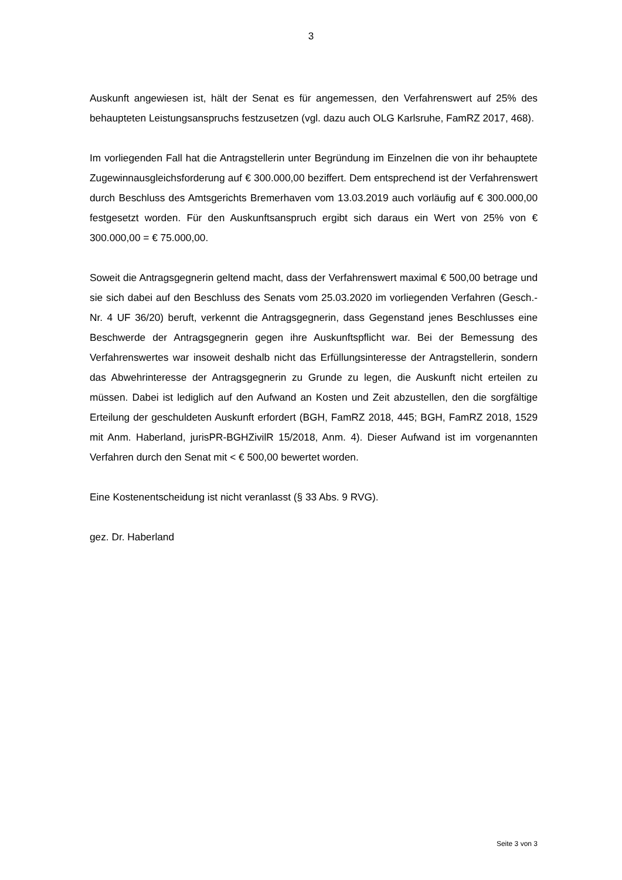3
Auskunft angewiesen ist, hält der Senat es für angemessen, den Verfahrenswert auf 25% des behaupteten Leistungsanspruchs festzusetzen (vgl. dazu auch OLG Karlsruhe, FamRZ 2017, 468).
Im vorliegenden Fall hat die Antragstellerin unter Begründung im Einzelnen die von ihr behauptete Zugewinnausgleichsforderung auf € 300.000,00 beziffert. Dem entsprechend ist der Verfahrenswert durch Beschluss des Amtsgerichts Bremerhaven vom 13.03.2019 auch vorläufig auf € 300.000,00 festgesetzt worden. Für den Auskunftsanspruch ergibt sich daraus ein Wert von 25% von € 300.000,00 = € 75.000,00.
Soweit die Antragsgegnerin geltend macht, dass der Verfahrenswert maximal € 500,00 betrage und sie sich dabei auf den Beschluss des Senats vom 25.03.2020 im vorliegenden Verfahren (Gesch.-Nr. 4 UF 36/20) beruft, verkennt die Antragsgegnerin, dass Gegenstand jenes Beschlusses eine Beschwerde der Antragsgegnerin gegen ihre Auskunftspflicht war. Bei der Bemessung des Verfahrenswertes war insoweit deshalb nicht das Erfüllungsinteresse der Antragstellerin, sondern das Abwehrinteresse der Antragsgegnerin zu Grunde zu legen, die Auskunft nicht erteilen zu müssen. Dabei ist lediglich auf den Aufwand an Kosten und Zeit abzustellen, den die sorgfältige Erteilung der geschuldeten Auskunft erfordert (BGH, FamRZ 2018, 445; BGH, FamRZ 2018, 1529 mit Anm. Haberland, jurisPR-BGHZivilR 15/2018, Anm. 4). Dieser Aufwand ist im vorgenannten Verfahren durch den Senat mit < € 500,00 bewertet worden.
Eine Kostenentscheidung ist nicht veranlasst (§ 33 Abs. 9 RVG).
gez. Dr. Haberland
Seite 3 von 3